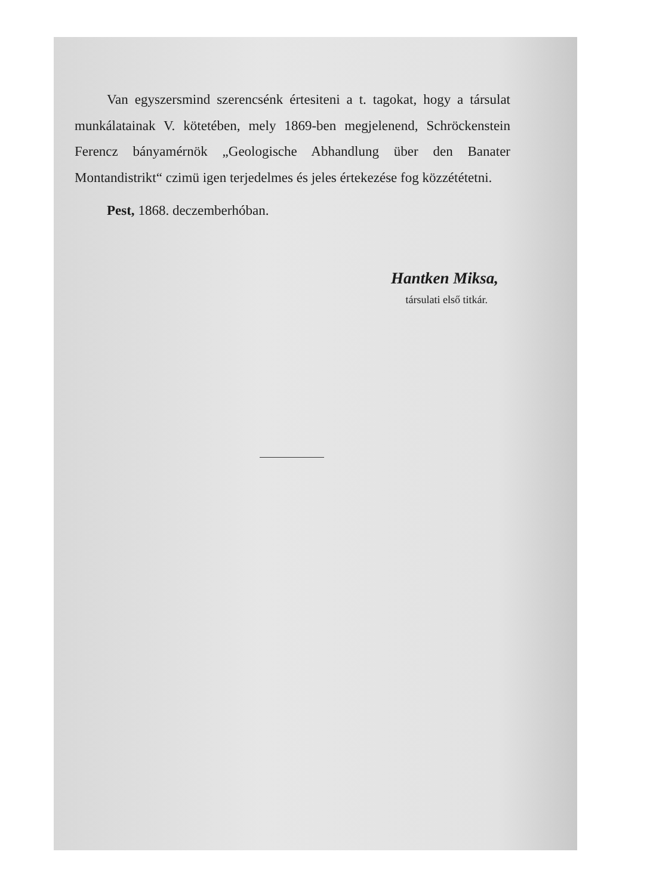Van egyszersmind szerencsénk értesiteni a t. tagokat, hogy a társulat munkálatainak V. kötetében, mely 1869-ben megjelenend, Schröckenstein Ferencz bányamérnök „Geologische Abhandlung über den Banater Montandistrikt“ czimü igen terjedelmes és jeles értekezése fog közzététetni.
Pest, 1868. deczemberhóban.
Hantken Miksa,
társulati első titkár.